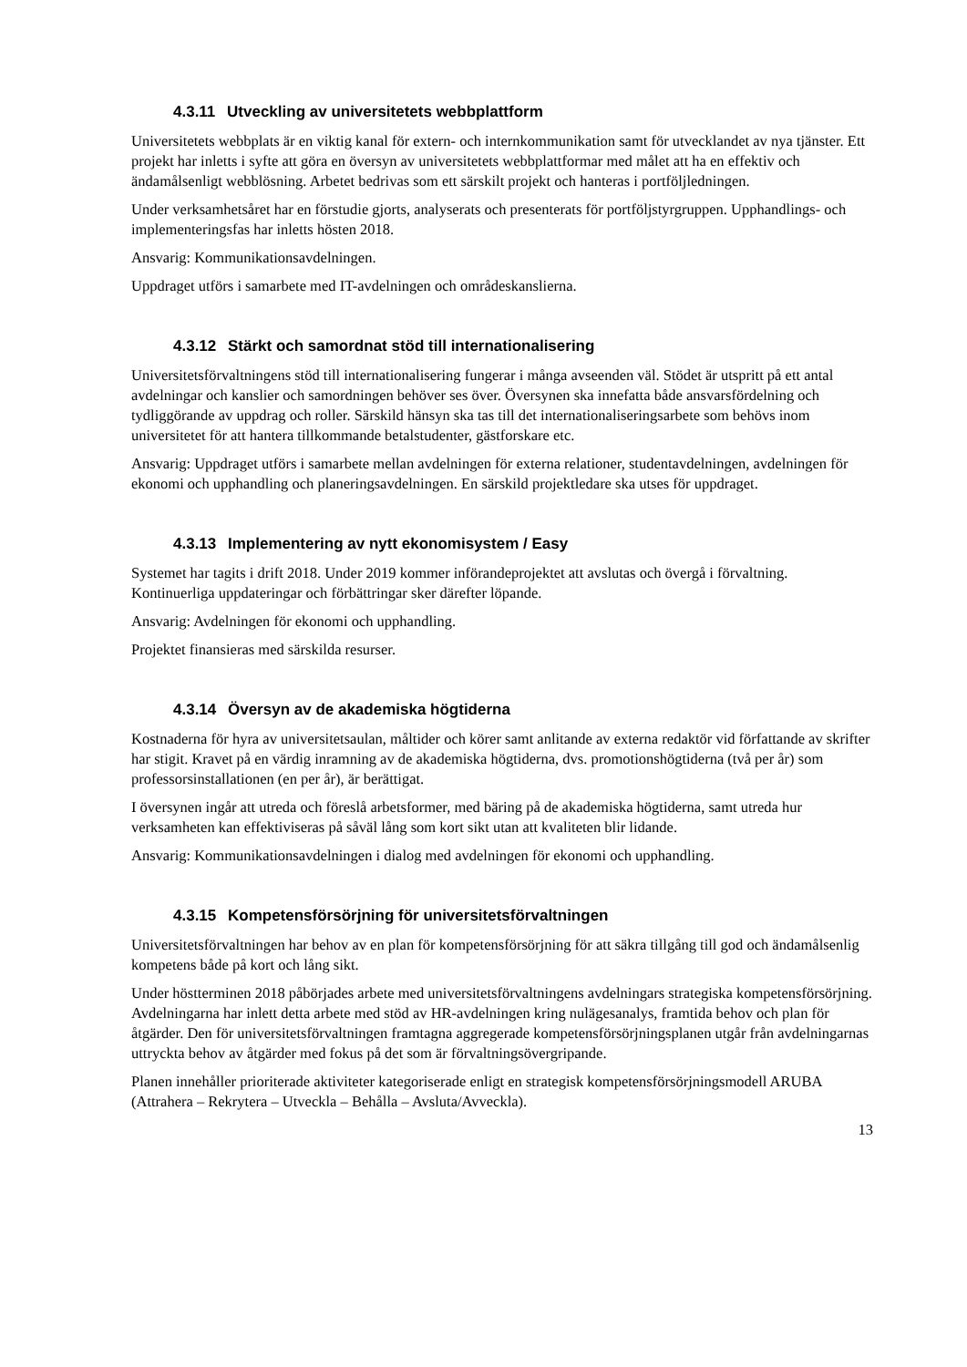4.3.11 Utveckling av universitetets webbplattform
Universitetets webbplats är en viktig kanal för extern- och internkommunikation samt för utvecklandet av nya tjänster. Ett projekt har inletts i syfte att göra en översyn av universitetets webbplattformar med målet att ha en effektiv och ändamålsenligt webblösning. Arbetet bedrivas som ett särskilt projekt och hanteras i portföljledningen.
Under verksamhetsåret har en förstudie gjorts, analyserats och presenterats för portföljstyrgruppen. Upphandlings- och implementeringsfas har inletts hösten 2018.
Ansvarig: Kommunikationsavdelningen.
Uppdraget utförs i samarbete med IT-avdelningen och områdeskanslierna.
4.3.12 Stärkt och samordnat stöd till internationalisering
Universitetsförvaltningens stöd till internationalisering fungerar i många avseenden väl. Stödet är utspritt på ett antal avdelningar och kanslier och samordningen behöver ses över. Översynen ska innefatta både ansvarsfördelning och tydliggörande av uppdrag och roller. Särskild hänsyn ska tas till det internationaliseringsarbete som behövs inom universitetet för att hantera tillkommande betalstudenter, gästforskare etc.
Ansvarig: Uppdraget utförs i samarbete mellan avdelningen för externa relationer, studentavdelningen, avdelningen för ekonomi och upphandling och planeringsavdelningen. En särskild projektledare ska utses för uppdraget.
4.3.13 Implementering av nytt ekonomisystem / Easy
Systemet har tagits i drift 2018. Under 2019 kommer införandeprojektet att avslutas och övergå i förvaltning. Kontinuerliga uppdateringar och förbättringar sker därefter löpande.
Ansvarig: Avdelningen för ekonomi och upphandling.
Projektet finansieras med särskilda resurser.
4.3.14 Översyn av de akademiska högtiderna
Kostnaderna för hyra av universitetsaulan, måltider och körer samt anlitande av externa redaktör vid författande av skrifter har stigit. Kravet på en värdig inramning av de akademiska högtiderna, dvs. promotionshögtiderna (två per år) som professorsinstallationen (en per år), är berättigat.
I översynen ingår att utreda och föreslå arbetsformer, med bäring på de akademiska högtiderna, samt utreda hur verksamheten kan effektiviseras på såväl lång som kort sikt utan att kvaliteten blir lidande.
Ansvarig: Kommunikationsavdelningen i dialog med avdelningen för ekonomi och upphandling.
4.3.15 Kompetensförsörjning för universitetsförvaltningen
Universitetsförvaltningen har behov av en plan för kompetensförsörjning för att säkra tillgång till god och ändamålsenlig kompetens både på kort och lång sikt.
Under höstterminen 2018 påbörjades arbete med universitetsförvaltningens avdelningars strategiska kompetensförsörjning. Avdelningarna har inlett detta arbete med stöd av HR-avdelningen kring nulägesanalys, framtida behov och plan för åtgärder. Den för universitetsförvaltningen framtagna aggregerade kompetensförsörjningsplanen utgår från avdelningarnas uttryckta behov av åtgärder med fokus på det som är förvaltningsövergripande.
Planen innehåller prioriterade aktiviteter kategoriserade enligt en strategisk kompetensförsörjningsmodell ARUBA (Attrahera – Rekrytera – Utveckla – Behålla – Avsluta/Avveckla).
13